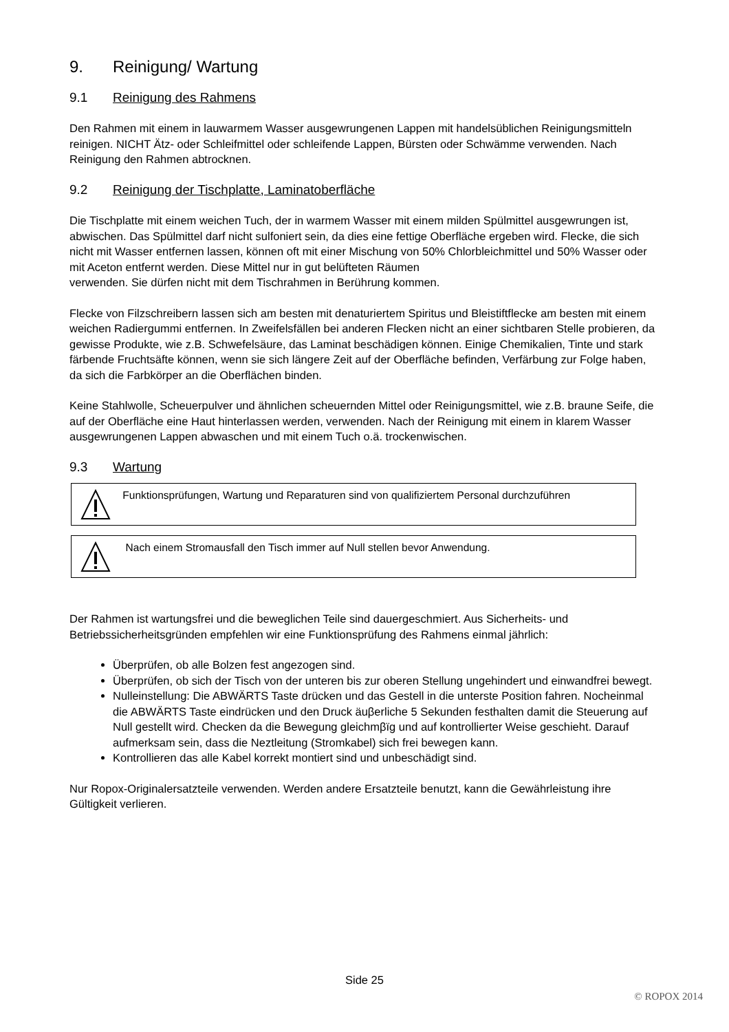9. Reinigung/ Wartung
9.1 Reinigung des Rahmens
Den Rahmen mit einem in lauwarmem Wasser ausgewrungenen Lappen mit handelsüblichen Reinigungsmitteln reinigen. NICHT Ätz- oder Schleifmittel oder schleifende Lappen, Bürsten oder Schwämme verwenden. Nach Reinigung den Rahmen abtrocknen.
9.2 Reinigung der Tischplatte, Laminatoberfläche
Die Tischplatte mit einem weichen Tuch, der in warmem Wasser mit einem milden Spülmittel ausgewrungen ist, abwischen. Das Spülmittel darf nicht sulfoniert sein, da dies eine fettige Oberfläche ergeben wird. Flecke, die sich nicht mit Wasser entfernen lassen, können oft mit einer Mischung von 50% Chlorbleichmittel und 50% Wasser oder mit Aceton entfernt werden. Diese Mittel nur in gut belüfteten Räumen
verwenden. Sie dürfen nicht mit dem Tischrahmen in Berührung kommen.
Flecke von Filzschreibern lassen sich am besten mit denaturiertem Spiritus und Bleistiftflecke am besten mit einem weichen Radiergummi entfernen. In Zweifelsfällen bei anderen Flecken nicht an einer sichtbaren Stelle probieren, da gewisse Produkte, wie z.B. Schwefelsäure, das Laminat beschädigen können. Einige Chemikalien, Tinte und stark färbende Fruchtsäfte können, wenn sie sich längere Zeit auf der Oberfläche befinden, Verfärbung zur Folge haben, da sich die Farbkörper an die Oberflächen binden.
Keine Stahlwolle, Scheuerpulver und ähnlichen scheuernden Mittel oder Reinigungsmittel, wie z.B. braune Seife, die auf der Oberfläche eine Haut hinterlassen werden, verwenden. Nach der Reinigung mit einem in klarem Wasser ausgewrungenen Lappen abwaschen und mit einem Tuch o.ä. trockenwischen.
9.3 Wartung
Funktionsprüfungen, Wartung und Reparaturen sind von qualifiziertem Personal durchzuführen
Nach einem Stromausfall den Tisch immer auf Null stellen bevor Anwendung.
Der Rahmen ist wartungsfrei und die beweglichen Teile sind dauergeschmiert. Aus Sicherheits- und Betriebssicherheitsgründen empfehlen wir eine Funktionsprüfung des Rahmens einmal jährlich:
Überprüfen, ob alle Bolzen fest angezogen sind.
Überprüfen, ob sich der Tisch von der unteren bis zur oberen Stellung ungehindert und einwandfrei bewegt.
Nulleinstellung: Die ABWÄRTS Taste drücken und das Gestell in die unterste Position fahren. Nocheinmal die ABWÄRTS Taste eindrücken und den Druck äuβerliche 5 Sekunden festhalten damit die Steuerung auf Null gestellt wird. Checken da die Bewegung gleichmβïg und auf kontrollierter Weise geschieht. Darauf aufmerksam sein, dass die Neztleitung (Stromkabel) sich frei bewegen kann.
Kontrollieren das alle Kabel korrekt montiert sind und unbeschädigt sind.
Nur Ropox-Originalersatzteile verwenden. Werden andere Ersatzteile benutzt, kann die Gewährleistung ihre Gültigkeit verlieren.
Side 25
© ROPOX 2014